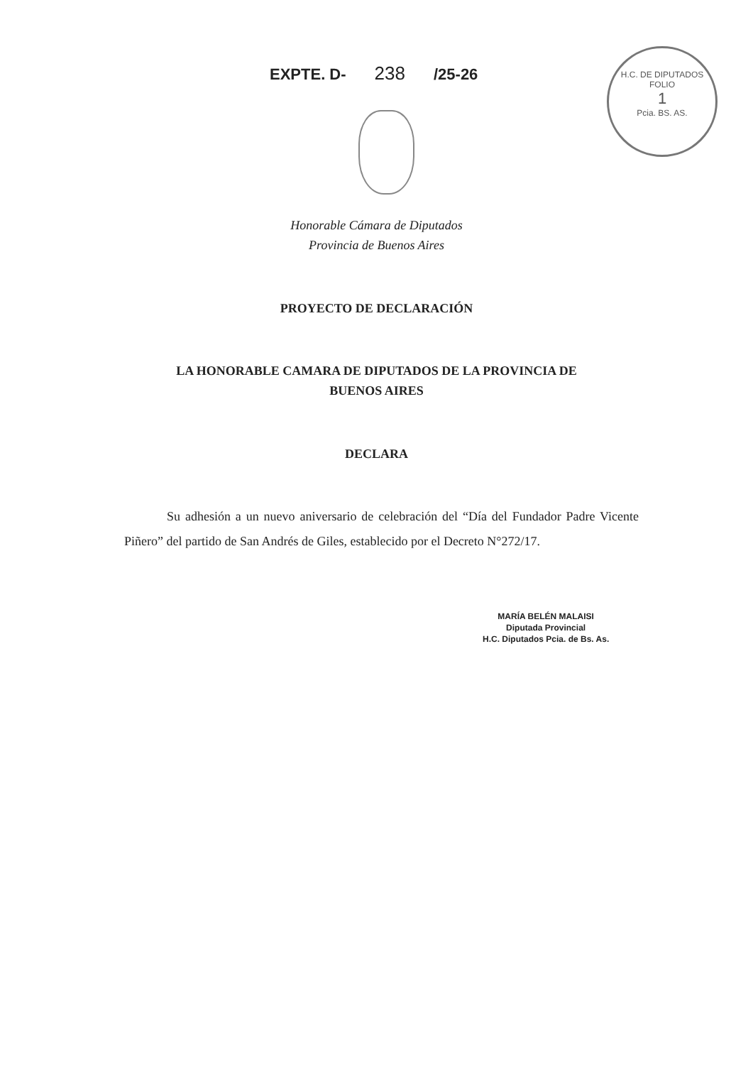EXPTE. D- 238 /25-26
H.C. DE DIPUTADOS
FOLIO
1
Pcia. BS. AS.
Honorable Cámara de Diputados
Provincia de Buenos Aires
PROYECTO DE DECLARACIÓN
LA HONORABLE CAMARA DE DIPUTADOS DE LA PROVINCIA DE
BUENOS AIRES
DECLARA
Su adhesión a un nuevo aniversario de celebración del “Día del Fundador Padre Vicente Piñero” del partido de San Andrés de Giles, establecido por el Decreto N°272/17.
MARÍA BELÉN MALAISI
Diputada Provincial
H.C. Diputados Pcia. de Bs. As.